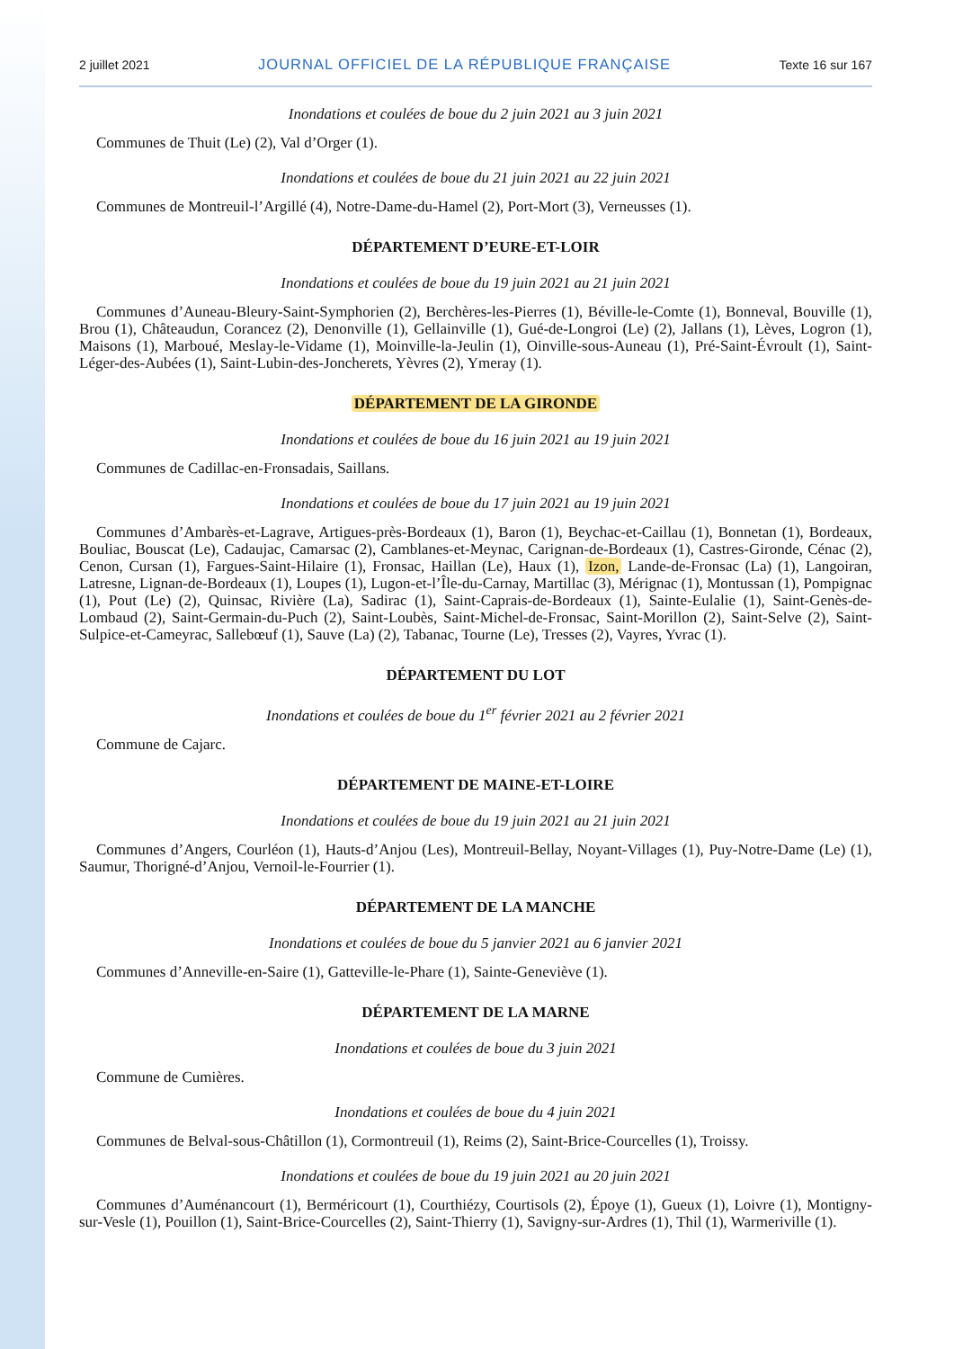2 juillet 2021 JOURNAL OFFICIEL DE LA RÉPUBLIQUE FRANÇAISE Texte 16 sur 167
Inondations et coulées de boue du 2 juin 2021 au 3 juin 2021
Communes de Thuit (Le) (2), Val d’Orger (1).
Inondations et coulées de boue du 21 juin 2021 au 22 juin 2021
Communes de Montreuil-l’Argillé (4), Notre-Dame-du-Hamel (2), Port-Mort (3), Verneusses (1).
DÉPARTEMENT D’EURE-ET-LOIR
Inondations et coulées de boue du 19 juin 2021 au 21 juin 2021
Communes d’Auneau-Bleury-Saint-Symphorien (2), Berchères-les-Pierres (1), Béville-le-Comte (1), Bonneval, Bouville (1), Brou (1), Châteaudun, Corancez (2), Denonville (1), Gellainville (1), Gué-de-Longroi (Le) (2), Jallans (1), Lèves, Logron (1), Maisons (1), Marboué, Meslay-le-Vidame (1), Moinville-la-Jeulin (1), Oinville-sous-Auneau (1), Pré-Saint-Évroult (1), Saint-Léger-des-Aubées (1), Saint-Lubin-des-Joncherets, Yèvres (2), Ymeray (1).
DÉPARTEMENT DE LA GIRONDE
Inondations et coulées de boue du 16 juin 2021 au 19 juin 2021
Communes de Cadillac-en-Fronsadais, Saillans.
Inondations et coulées de boue du 17 juin 2021 au 19 juin 2021
Communes d’Ambarès-et-Lagrave, Artigues-près-Bordeaux (1), Baron (1), Beychac-et-Caillau (1), Bonnetan (1), Bordeaux, Bouliac, Bouscat (Le), Cadaujac, Camarsac (2), Camblanes-et-Meynac, Carignan-de-Bordeaux (1), Castres-Gironde, Cénac (2), Cenon, Cursan (1), Fargues-Saint-Hilaire (1), Fronsac, Haillan (Le), Haux (1), Izon, Lande-de-Fronsac (La) (1), Langoiran, Latresne, Lignan-de-Bordeaux (1), Loupes (1), Lugon-et-l’Île-du-Carnay, Martillac (3), Mérignac (1), Montussan (1), Pompignac (1), Pout (Le) (2), Quinsac, Rivière (La), Sadirac (1), Saint-Caprais-de-Bordeaux (1), Sainte-Eulalie (1), Saint-Genès-de-Lombaud (2), Saint-Germain-du-Puch (2), Saint-Loubès, Saint-Michel-de-Fronsac, Saint-Morillon (2), Saint-Selve (2), Saint-Sulpice-et-Cameyrac, Sallebœuf (1), Sauve (La) (2), Tabanac, Tourne (Le), Tresses (2), Vayres, Yvrac (1).
DÉPARTEMENT DU LOT
Inondations et coulées de boue du 1<sup>er</sup> février 2021 au 2 février 2021
Commune de Cajarc.
DÉPARTEMENT DE MAINE-ET-LOIRE
Inondations et coulées de boue du 19 juin 2021 au 21 juin 2021
Communes d’Angers, Courléon (1), Hauts-d’Anjou (Les), Montreuil-Bellay, Noyant-Villages (1), Puy-Notre-Dame (Le) (1), Saumur, Thorigné-d’Anjou, Vernoil-le-Fourrier (1).
DÉPARTEMENT DE LA MANCHE
Inondations et coulées de boue du 5 janvier 2021 au 6 janvier 2021
Communes d’Anneville-en-Saire (1), Gatteville-le-Phare (1), Sainte-Geneviève (1).
DÉPARTEMENT DE LA MARNE
Inondations et coulées de boue du 3 juin 2021
Commune de Cumières.
Inondations et coulées de boue du 4 juin 2021
Communes de Belval-sous-Châtillon (1), Cormontreuil (1), Reims (2), Saint-Brice-Courcelles (1), Troissy.
Inondations et coulées de boue du 19 juin 2021 au 20 juin 2021
Communes d’Auménancourt (1), Berméricourt (1), Courthiézy, Courtisols (2), Époye (1), Gueux (1), Loivre (1), Montigny-sur-Vesle (1), Pouillon (1), Saint-Brice-Courcelles (2), Saint-Thierry (1), Savigny-sur-Ardres (1), Thil (1), Warmeriville (1).